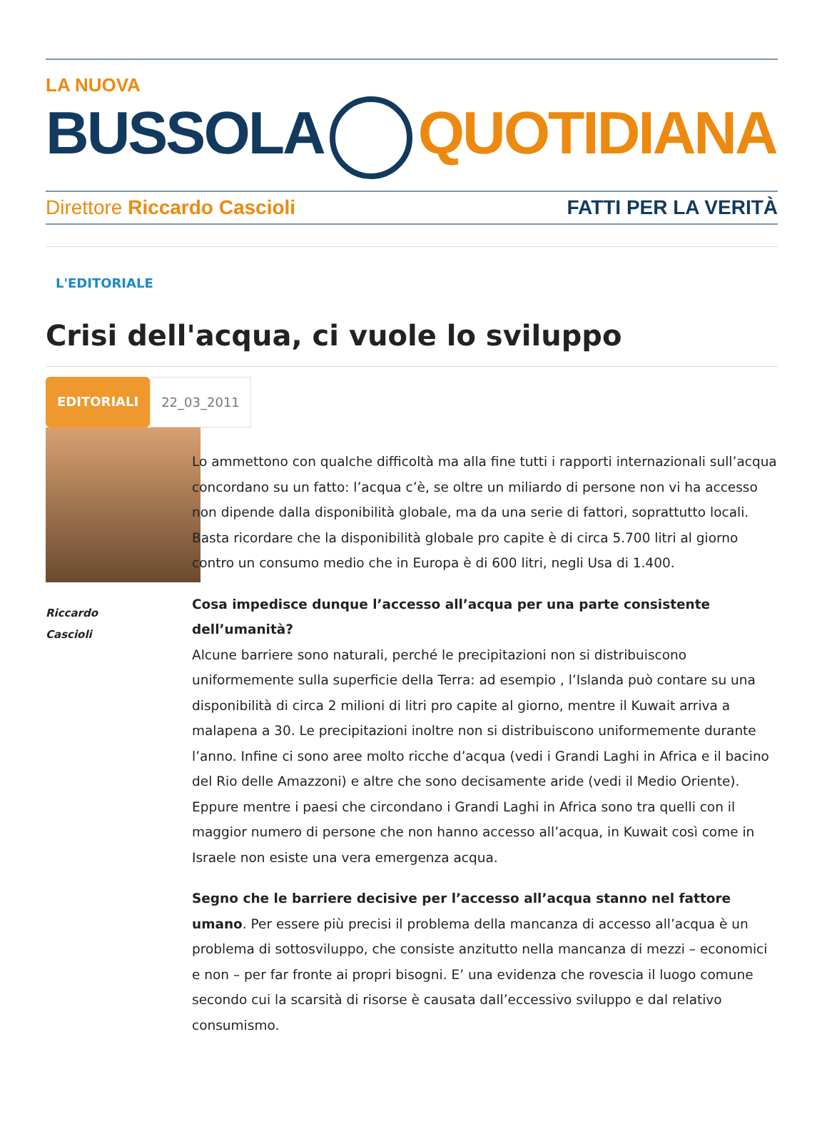LA NUOVA
BUSSOLA QUOTIDIANA
Direttore Riccardo Cascioli FATTI PER LA VERITÀ
L'EDITORIALE
Crisi dell'acqua, ci vuole lo sviluppo
EDITORIALI 22_03_2011
Riccardo
Cascioli
Lo ammettono con qualche difficoltà ma alla fine tutti i rapporti internazionali sull’acqua concordano su un fatto: l’acqua c’è, se oltre un miliardo di persone non vi ha accesso non dipende dalla disponibilità globale, ma da una serie di fattori, soprattutto locali. Basta ricordare che la disponibilità globale pro capite è di circa 5.700 litri al giorno contro un consumo medio che in Europa è di 600 litri, negli Usa di 1.400.
Cosa impedisce dunque l’accesso all’acqua per una parte consistente dell’umanità?
Alcune barriere sono naturali, perché le precipitazioni non si distribuiscono uniformemente sulla superficie della Terra: ad esempio , l’Islanda può contare su una disponibilità di circa 2 milioni di litri pro capite al giorno, mentre il Kuwait arriva a malapena a 30. Le precipitazioni inoltre non si distribuiscono uniformemente durante l’anno. Infine ci sono aree molto ricche d’acqua (vedi i Grandi Laghi in Africa e il bacino del Rio delle Amazzoni) e altre che sono decisamente aride (vedi il Medio Oriente). Eppure mentre i paesi che circondano i Grandi Laghi in Africa sono tra quelli con il maggior numero di persone che non hanno accesso all’acqua, in Kuwait così come in Israele non esiste una vera emergenza acqua.
Segno che le barriere decisive per l’accesso all’acqua stanno nel fattore umano. Per essere più precisi il problema della mancanza di accesso all’acqua è un problema di sottosviluppo, che consiste anzitutto nella mancanza di mezzi – economici e non – per far fronte ai propri bisogni. E’ una evidenza che rovescia il luogo comune secondo cui la scarsità di risorse è causata dall’eccessivo sviluppo e dal relativo consumismo.